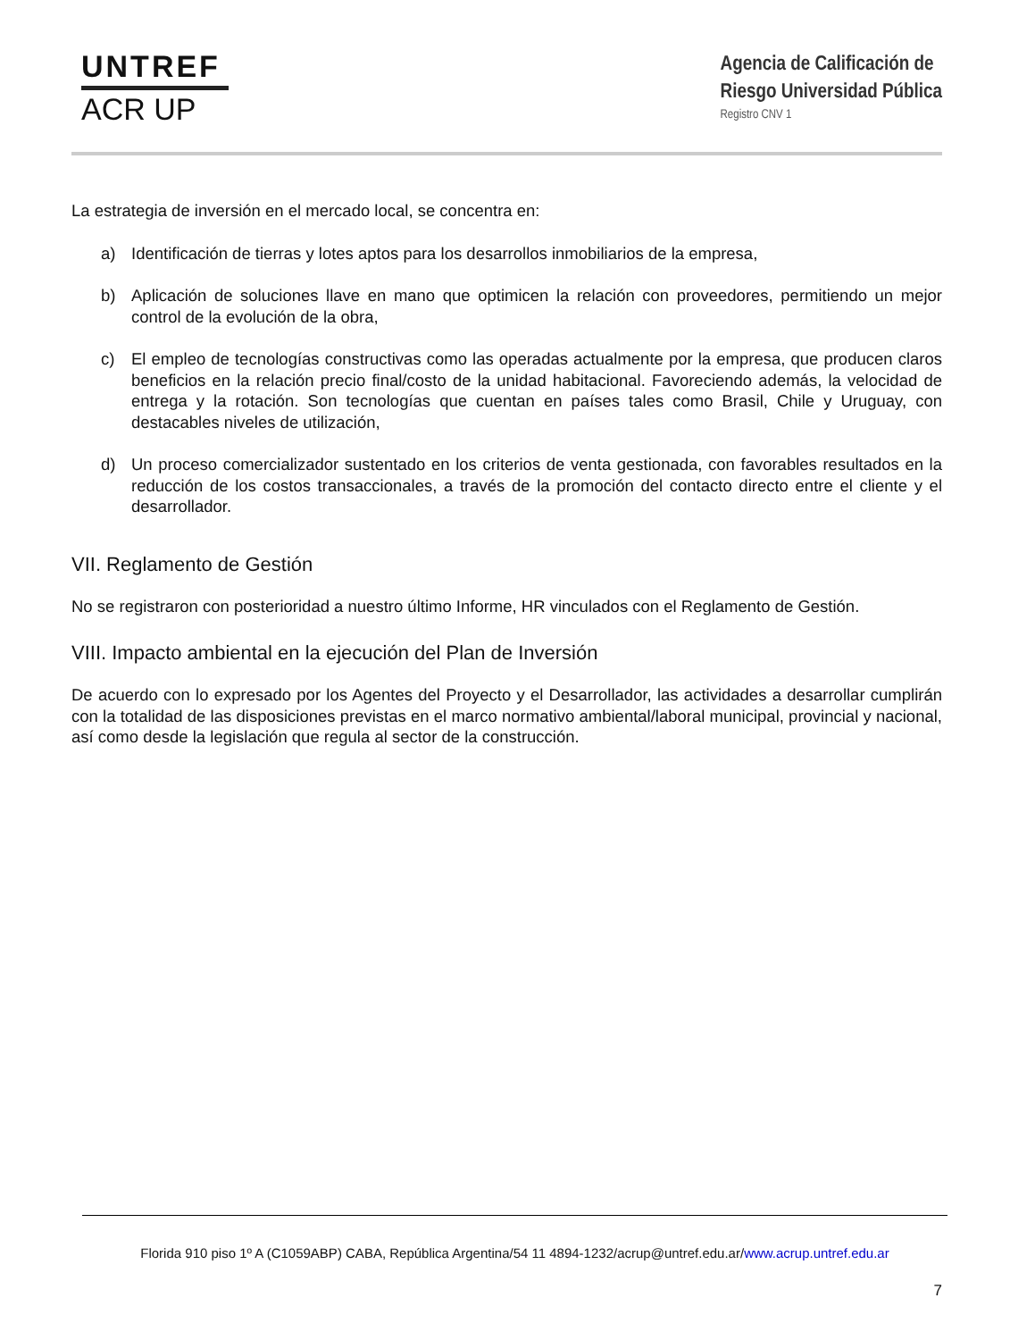UNTREF
ACR UP
Agencia de Calificación de
Riesgo Universidad Pública
Registro CNV 1
La estrategia de inversión en el mercado local, se concentra en:
a) Identificación de tierras y lotes aptos para los desarrollos inmobiliarios de la empresa,
b) Aplicación de soluciones llave en mano que optimicen la relación con proveedores, permitiendo un mejor control de la evolución de la obra,
c) El empleo de tecnologías constructivas como las operadas actualmente por la empresa, que producen claros beneficios en la relación precio final/costo de la unidad habitacional. Favoreciendo además, la velocidad de entrega y la rotación. Son tecnologías que cuentan en países tales como Brasil, Chile y Uruguay, con destacables niveles de utilización,
d) Un proceso comercializador sustentado en los criterios de venta gestionada, con favorables resultados en la reducción de los costos transaccionales, a través de la promoción del contacto directo entre el cliente y el desarrollador.
VII. Reglamento de Gestión
No se registraron con posterioridad a nuestro último Informe, HR vinculados con el Reglamento de Gestión.
VIII. Impacto ambiental en la ejecución del Plan de Inversión
De acuerdo con lo expresado por los Agentes del Proyecto y el Desarrollador, las actividades a desarrollar cumplirán con la totalidad de las disposiciones previstas en el marco normativo ambiental/laboral municipal, provincial y nacional, así como desde la legislación que regula al sector de la construcción.
Florida 910 piso 1º A (C1059ABP) CABA, República Argentina/54 11 4894-1232/acrup@untref.edu.ar/www.acrup.untref.edu.ar
7